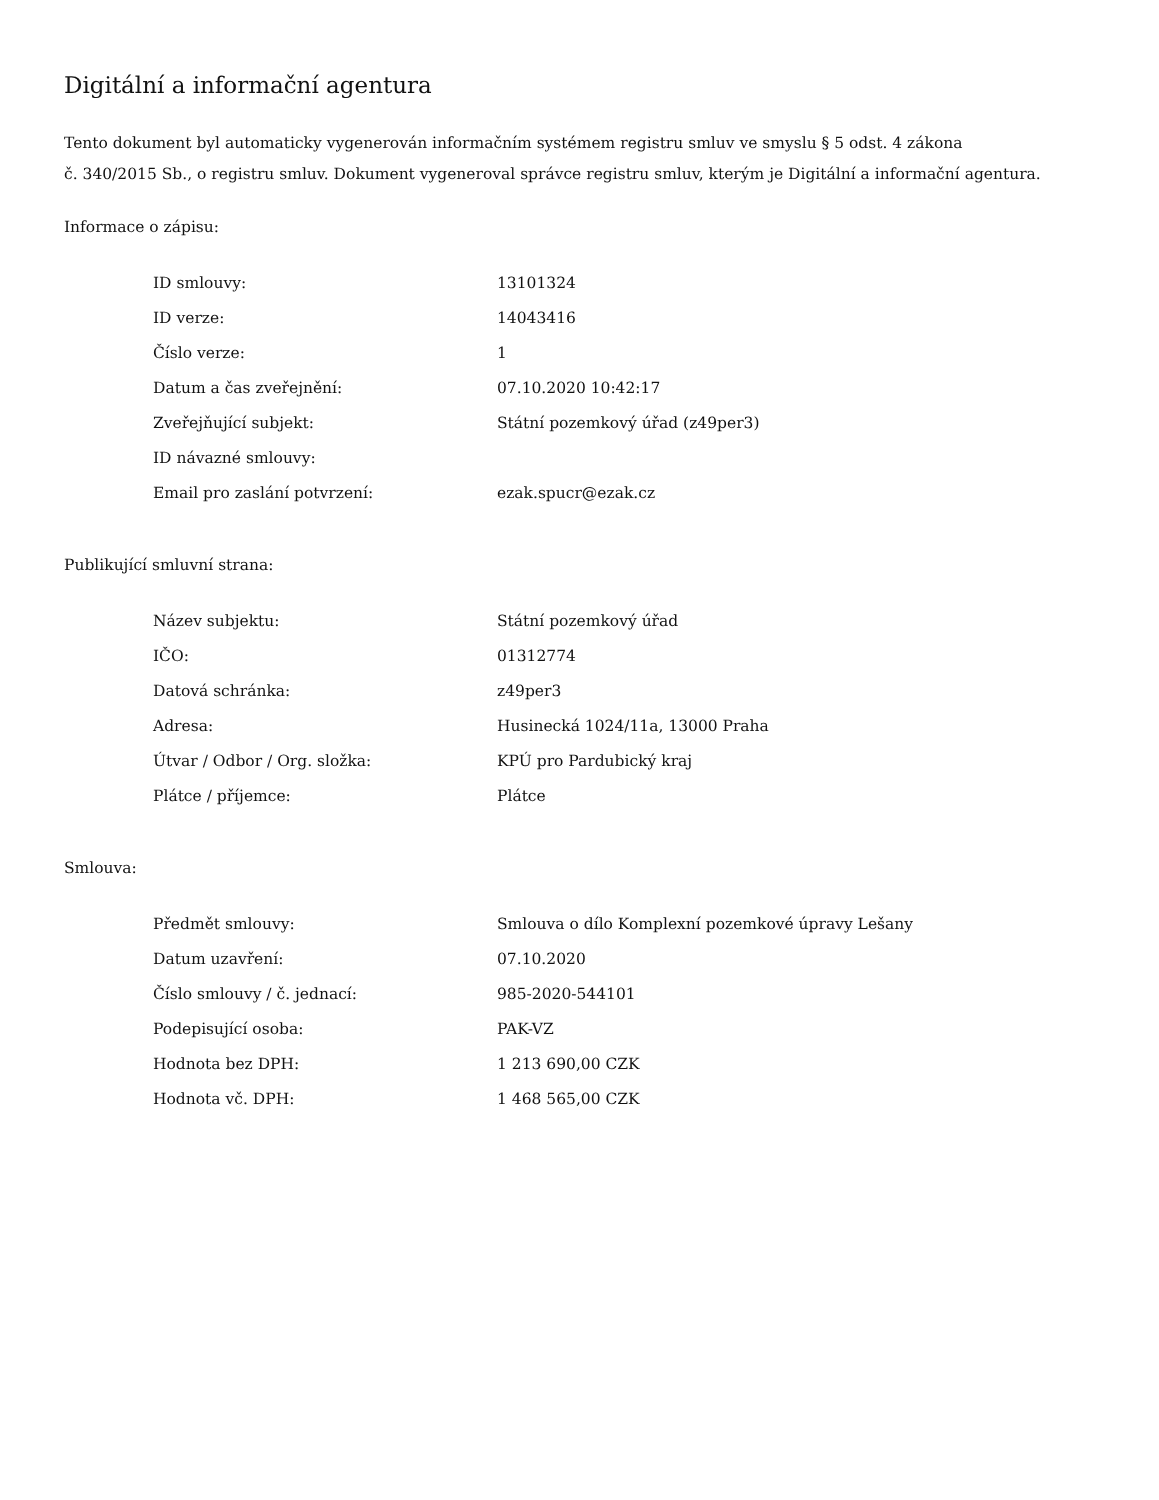Digitální a informační agentura
Tento dokument byl automaticky vygenerován informačním systémem registru smluv ve smyslu § 5 odst. 4 zákona
č. 340/2015 Sb., o registru smluv. Dokument vygeneroval správce registru smluv, kterým je Digitální a informační agentura.
Informace o zápisu:
| ID smlouvy: | 13101324 |
| ID verze: | 14043416 |
| Číslo verze: | 1 |
| Datum a čas zveřejnění: | 07.10.2020 10:42:17 |
| Zveřejňující subjekt: | Státní pozemkový úřad (z49per3) |
| ID návazné smlouvy: | |
| Email pro zaslání potvrzení: | ezak.spucr@ezak.cz |
Publikující smluvní strana:
| Název subjektu: | Státní pozemkový úřad |
| IČO: | 01312774 |
| Datová schránka: | z49per3 |
| Adresa: | Husinecká 1024/11a, 13000 Praha |
| Útvar / Odbor / Org. složka: | KPÚ pro Pardubický kraj |
| Plátce / příjemce: | Plátce |
Smlouva:
| Předmět smlouvy: | Smlouva o dílo Komplexní pozemkové úpravy Lešany |
| Datum uzavření: | 07.10.2020 |
| Číslo smlouvy / č. jednací: | 985-2020-544101 |
| Podepisující osoba: | PAK-VZ |
| Hodnota bez DPH: | 1 213 690,00 CZK |
| Hodnota vč. DPH: | 1 468 565,00 CZK |